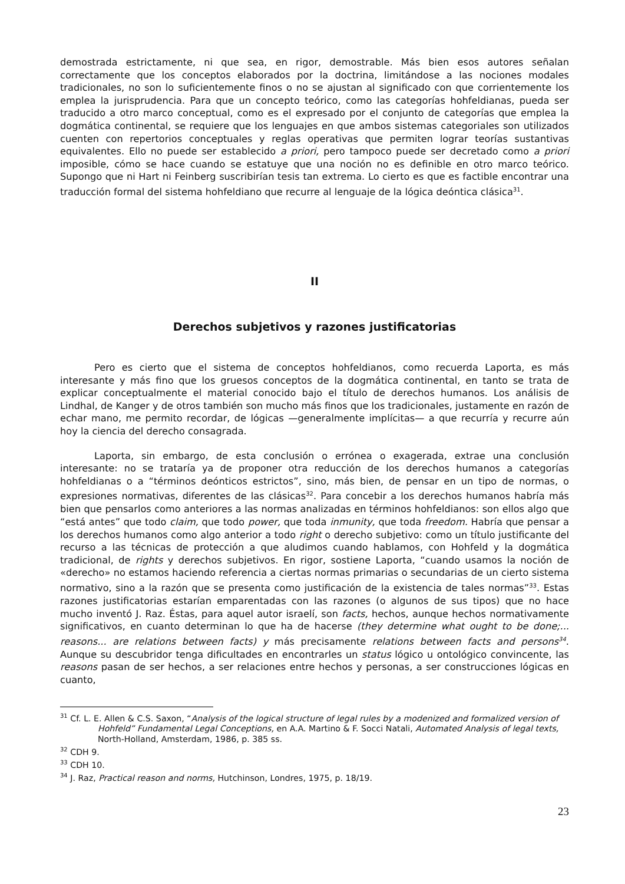demostrada estrictamente, ni que sea, en rigor, demostrable. Más bien esos autores señalan correctamente que los conceptos elaborados por la doctrina, limitándose a las nociones modales tradicionales, no son lo suficientemente finos o no se ajustan al significado con que corrientemente los emplea la jurisprudencia. Para que un concepto teórico, como las categorías hohfeldianas, pueda ser traducido a otro marco conceptual, como es el expresado por el conjunto de categorías que emplea la dogmática continental, se requiere que los lenguajes en que ambos sistemas categoriales son utilizados cuenten con repertorios conceptuales y reglas operativas que permiten lograr teorías sustantivas equivalentes. Ello no puede ser establecido a priori, pero tampoco puede ser decretado como a priori imposible, cómo se hace cuando se estatuye que una noción no es definible en otro marco teórico. Supongo que ni Hart ni Feinberg suscribirían tesis tan extrema. Lo cierto es que es factible encontrar una traducción formal del sistema hohfeldiano que recurre al lenguaje de la lógica deóntica clásica<sup>31</sup>.
II
Derechos subjetivos y razones justificatorias
Pero es cierto que el sistema de conceptos hohfeldianos, como recuerda Laporta, es más interesante y más fino que los gruesos conceptos de la dogmática continental, en tanto se trata de explicar conceptualmente el material conocido bajo el título de derechos humanos. Los análisis de Lindhal, de Kanger y de otros también son mucho más finos que los tradicionales, justamente en razón de echar mano, me permito recordar, de lógicas —generalmente implícitas— a que recurría y recurre aún hoy la ciencia del derecho consagrada.
Laporta, sin embargo, de esta conclusión o errónea o exagerada, extrae una conclusión interesante: no se trataría ya de proponer otra reducción de los derechos humanos a categorías hohfeldianas o a “términos deónticos estrictos”, sino, más bien, de pensar en un tipo de normas, o expresiones normativas, diferentes de las clásicas<sup>32</sup>. Para concebir a los derechos humanos habría más bien que pensarlos como anteriores a las normas analizadas en términos hohfeldianos: son ellos algo que “está antes” que todo claim, que todo power, que toda inmunity, que toda freedom. Habría que pensar a los derechos humanos como algo anterior a todo right o derecho subjetivo: como un título justificante del recurso a las técnicas de protección a que aludimos cuando hablamos, con Hohfeld y la dogmática tradicional, de rights y derechos subjetivos. En rigor, sostiene Laporta, “cuando usamos la noción de «derecho» no estamos haciendo referencia a ciertas normas primarias o secundarias de un cierto sistema normativo, sino a la razón que se presenta como justificación de la existencia de tales normas”<sup>33</sup>. Estas razones justificatorias estarían emparentadas con las razones (o algunos de sus tipos) que no hace mucho inventó J. Raz. Éstas, para aquel autor israelí, son facts, hechos, aunque hechos normativamente significativos, en cuanto determinan lo que ha de hacerse (they determine what ought to be done;... reasons... are relations between facts) y más precisamente relations between facts and persons<sup>34</sup>. Aunque su descubridor tenga dificultades en encontrarles un status lógico u ontológico convincente, las reasons pasan de ser hechos, a ser relaciones entre hechos y personas, a ser construcciones lógicas en cuanto,
<sup>31</sup> Cf. L. E. Allen & C.S. Saxon, “Analysis of the logical structure of legal rules by a modenized and formalized version of Hohfeld” Fundamental Legal Conceptions, en A.A. Martino & F. Socci Natali, Automated Analysis of legal texts, North-Holland, Amsterdam, 1986, p. 385 ss.
<sup>32</sup> CDH 9.
<sup>33</sup> CDH 10.
<sup>34</sup> J. Raz, Practical reason and norms, Hutchinson, Londres, 1975, p. 18/19.
23